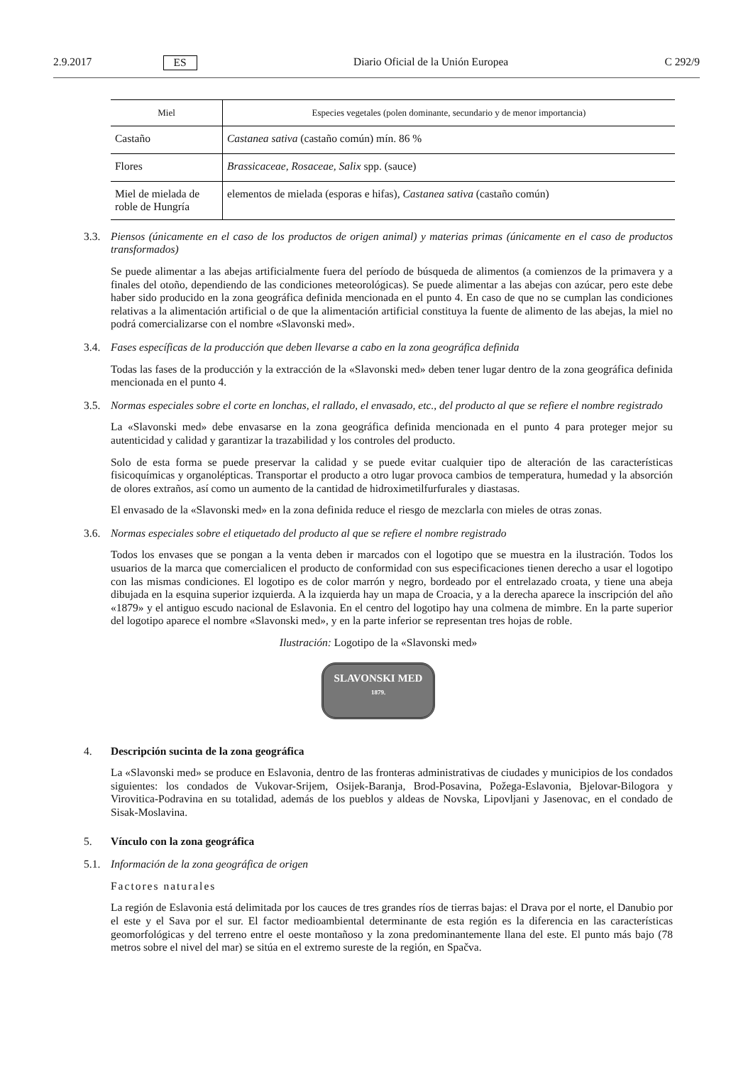2.9.2017 ES Diario Oficial de la Unión Europea C 292/9
| Miel | Especies vegetales (polen dominante, secundario y de menor importancia) |
| --- | --- |
| Castaño | Castanea sativa (castaño común) mín. 86 % |
| Flores | Brassicaceae, Rosaceae, Salix spp. (sauce) |
| Miel de mielada de roble de Hungría | elementos de mielada (esporas e hifas), Castanea sativa (castaño común) |
3.3. Piensos (únicamente en el caso de los productos de origen animal) y materias primas (únicamente en el caso de productos transformados)
Se puede alimentar a las abejas artificialmente fuera del período de búsqueda de alimentos (a comienzos de la primavera y a finales del otoño, dependiendo de las condiciones meteorológicas). Se puede alimentar a las abejas con azúcar, pero este debe haber sido producido en la zona geográfica definida mencionada en el punto 4. En caso de que no se cumplan las condiciones relativas a la alimentación artificial o de que la alimentación artificial constituya la fuente de alimento de las abejas, la miel no podrá comercializarse con el nombre «Slavonski med».
3.4. Fases específicas de la producción que deben llevarse a cabo en la zona geográfica definida
Todas las fases de la producción y la extracción de la «Slavonski med» deben tener lugar dentro de la zona geográfica definida mencionada en el punto 4.
3.5. Normas especiales sobre el corte en lonchas, el rallado, el envasado, etc., del producto al que se refiere el nombre registrado
La «Slavonski med» debe envasarse en la zona geográfica definida mencionada en el punto 4 para proteger mejor su autenticidad y calidad y garantizar la trazabilidad y los controles del producto.
Solo de esta forma se puede preservar la calidad y se puede evitar cualquier tipo de alteración de las características fisicoquímicas y organolépticas. Transportar el producto a otro lugar provoca cambios de temperatura, humedad y la absorción de olores extraños, así como un aumento de la cantidad de hidroximetilfurfurales y diastasas.
El envasado de la «Slavonski med» en la zona definida reduce el riesgo de mezclarla con mieles de otras zonas.
3.6. Normas especiales sobre el etiquetado del producto al que se refiere el nombre registrado
Todos los envases que se pongan a la venta deben ir marcados con el logotipo que se muestra en la ilustración. Todos los usuarios de la marca que comercialicen el producto de conformidad con sus especificaciones tienen derecho a usar el logotipo con las mismas condiciones. El logotipo es de color marrón y negro, bordeado por el entrelazado croata, y tiene una abeja dibujada en la esquina superior izquierda. A la izquierda hay un mapa de Croacia, y a la derecha aparece la inscripción del año «1879» y el antiguo escudo nacional de Eslavonia. En el centro del logotipo hay una colmena de mimbre. En la parte superior del logotipo aparece el nombre «Slavonski med», y en la parte inferior se representan tres hojas de roble.
Ilustración: Logotipo de la «Slavonski med»
SLAVONSKI MED
1879.
4. Descripción sucinta de la zona geográfica
La «Slavonski med» se produce en Eslavonia, dentro de las fronteras administrativas de ciudades y municipios de los condados siguientes: los condados de Vukovar-Srijem, Osijek-Baranja, Brod-Posavina, Požega-Eslavonia, Bjelovar-Bilogora y Virovitica-Podravina en su totalidad, además de los pueblos y aldeas de Novska, Lipovljani y Jasenovac, en el condado de Sisak-Moslavina.
5. Vínculo con la zona geográfica
5.1. Información de la zona geográfica de origen
Factores naturales
La región de Eslavonia está delimitada por los cauces de tres grandes ríos de tierras bajas: el Drava por el norte, el Danubio por el este y el Sava por el sur. El factor medioambiental determinante de esta región es la diferencia en las características geomorfológicas y del terreno entre el oeste montañoso y la zona predominantemente llana del este. El punto más bajo (78 metros sobre el nivel del mar) se sitúa en el extremo sureste de la región, en Spačva.